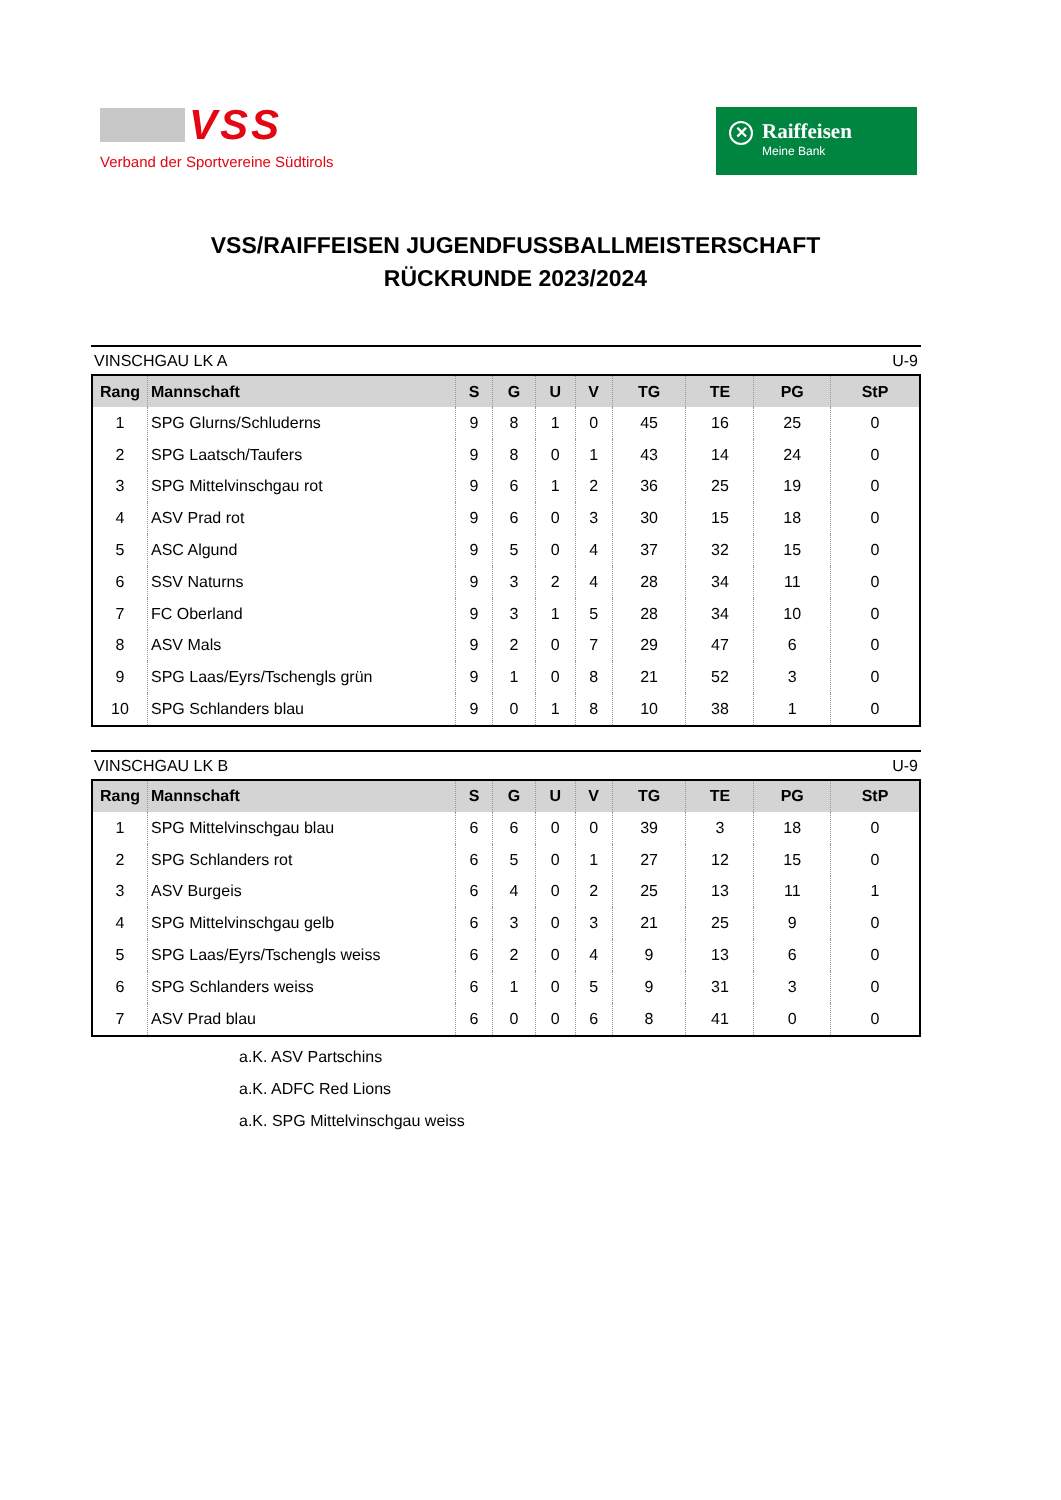VSS
Verband der Sportvereine Südtirols
✕
Raiffeisen
Meine Bank
VSS/RAIFFEISEN JUGENDFUSSBALLMEISTERSCHAFT
RÜCKRUNDE 2023/2024
VINSCHGAU LK A U-9
| Rang | Mannschaft | S | G | U | V | TG | TE | PG | StP |
| --- | --- | --- | --- | --- | --- | --- | --- | --- | --- |
| 1 | SPG Glurns/Schluderns | 9 | 8 | 1 | 0 | 45 | 16 | 25 | 0 |
| 2 | SPG Laatsch/Taufers | 9 | 8 | 0 | 1 | 43 | 14 | 24 | 0 |
| 3 | SPG Mittelvinschgau rot | 9 | 6 | 1 | 2 | 36 | 25 | 19 | 0 |
| 4 | ASV Prad rot | 9 | 6 | 0 | 3 | 30 | 15 | 18 | 0 |
| 5 | ASC Algund | 9 | 5 | 0 | 4 | 37 | 32 | 15 | 0 |
| 6 | SSV Naturns | 9 | 3 | 2 | 4 | 28 | 34 | 11 | 0 |
| 7 | FC Oberland | 9 | 3 | 1 | 5 | 28 | 34 | 10 | 0 |
| 8 | ASV Mals | 9 | 2 | 0 | 7 | 29 | 47 | 6 | 0 |
| 9 | SPG Laas/Eyrs/Tschengls grün | 9 | 1 | 0 | 8 | 21 | 52 | 3 | 0 |
| 10 | SPG Schlanders blau | 9 | 0 | 1 | 8 | 10 | 38 | 1 | 0 |
VINSCHGAU LK B U-9
| Rang | Mannschaft | S | G | U | V | TG | TE | PG | StP |
| --- | --- | --- | --- | --- | --- | --- | --- | --- | --- |
| 1 | SPG Mittelvinschgau blau | 6 | 6 | 0 | 0 | 39 | 3 | 18 | 0 |
| 2 | SPG Schlanders rot | 6 | 5 | 0 | 1 | 27 | 12 | 15 | 0 |
| 3 | ASV Burgeis | 6 | 4 | 0 | 2 | 25 | 13 | 11 | 1 |
| 4 | SPG Mittelvinschgau gelb | 6 | 3 | 0 | 3 | 21 | 25 | 9 | 0 |
| 5 | SPG Laas/Eyrs/Tschengls weiss | 6 | 2 | 0 | 4 | 9 | 13 | 6 | 0 |
| 6 | SPG Schlanders weiss | 6 | 1 | 0 | 5 | 9 | 31 | 3 | 0 |
| 7 | ASV Prad blau | 6 | 0 | 0 | 6 | 8 | 41 | 0 | 0 |
a.K. ASV Partschins
a.K. ADFC Red Lions
a.K. SPG Mittelvinschgau weiss